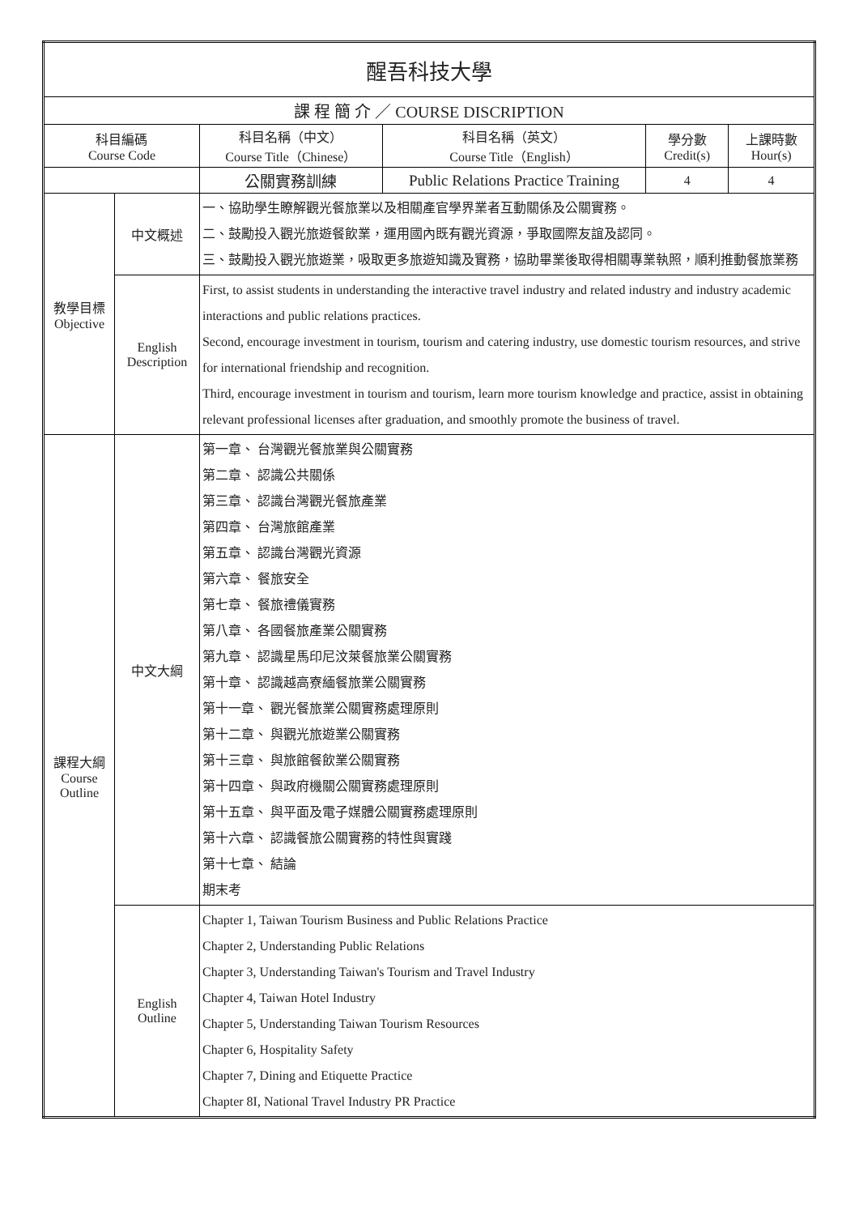| 醒吾科技大學 | | | | | |
| 課 程 簡 介 ／ COURSE DISCRIPTION | | | | | |
| 科目編碼 Course Code | | 科目名稱（中文） Course Title（Chinese） | 科目名稱（英文） Course Title（English） | 學分數 Credit(s) | 上課時數 Hour(s) |
| | | 公關實務訓練 | Public Relations Practice Training | 4 | 4 |
| 教學目標 Objective | 中文概述 | 一、協助學生瞭解觀光餐旅業以及相關產官學界業者互動關係及公關實務。 二、鼓勵投入觀光旅遊餐飲業，運用國內既有觀光資源，爭取國際友誼及認同。 三、鼓勵投入觀光旅遊業，吸取更多旅遊知識及實務，協助畢業後取得相關專業執照，順利推動餐旅業務 | | | |
| | English Description | First, to assist students in understanding the interactive travel industry and related industry and industry academic interactions and public relations practices. Second, encourage investment in tourism, tourism and catering industry, use domestic tourism resources, and strive for international friendship and recognition. Third, encourage investment in tourism and tourism, learn more tourism knowledge and practice, assist in obtaining relevant professional licenses after graduation, and smoothly promote the business of travel. | | | |
| 課程大綱 Course Outline | 中文大綱 | 第一章、 台灣觀光餐旅業與公關實務 第二章、 認識公共關係 第三章、 認識台灣觀光餐旅產業 第四章、 台灣旅館產業 第五章、 認識台灣觀光資源 第六章、 餐旅安全 第七章、 餐旅禮儀實務 第八章、 各國餐旅產業公關實務 第九章、 認識星馬印尼汶萊餐旅業公關實務 第十章、 認識越高寮緬餐旅業公關實務 第十一章、 觀光餐旅業公關實務處理原則 第十二章、 與觀光旅遊業公關實務 第十三章、 與旅館餐飲業公關實務 第十四章、 與政府機關公關實務處理原則 第十五章、 與平面及電子媒體公關實務處理原則 第十六章、 認識餐旅公關實務的特性與實踐 第十七章、 結論 期末考 | | | |
| | English Outline | Chapter 1, Taiwan Tourism Business and Public Relations Practice Chapter 2, Understanding Public Relations Chapter 3, Understanding Taiwan's Tourism and Travel Industry Chapter 4, Taiwan Hotel Industry Chapter 5, Understanding Taiwan Tourism Resources Chapter 6, Hospitality Safety Chapter 7, Dining and Etiquette Practice Chapter 8I, National Travel Industry PR Practice | | | |